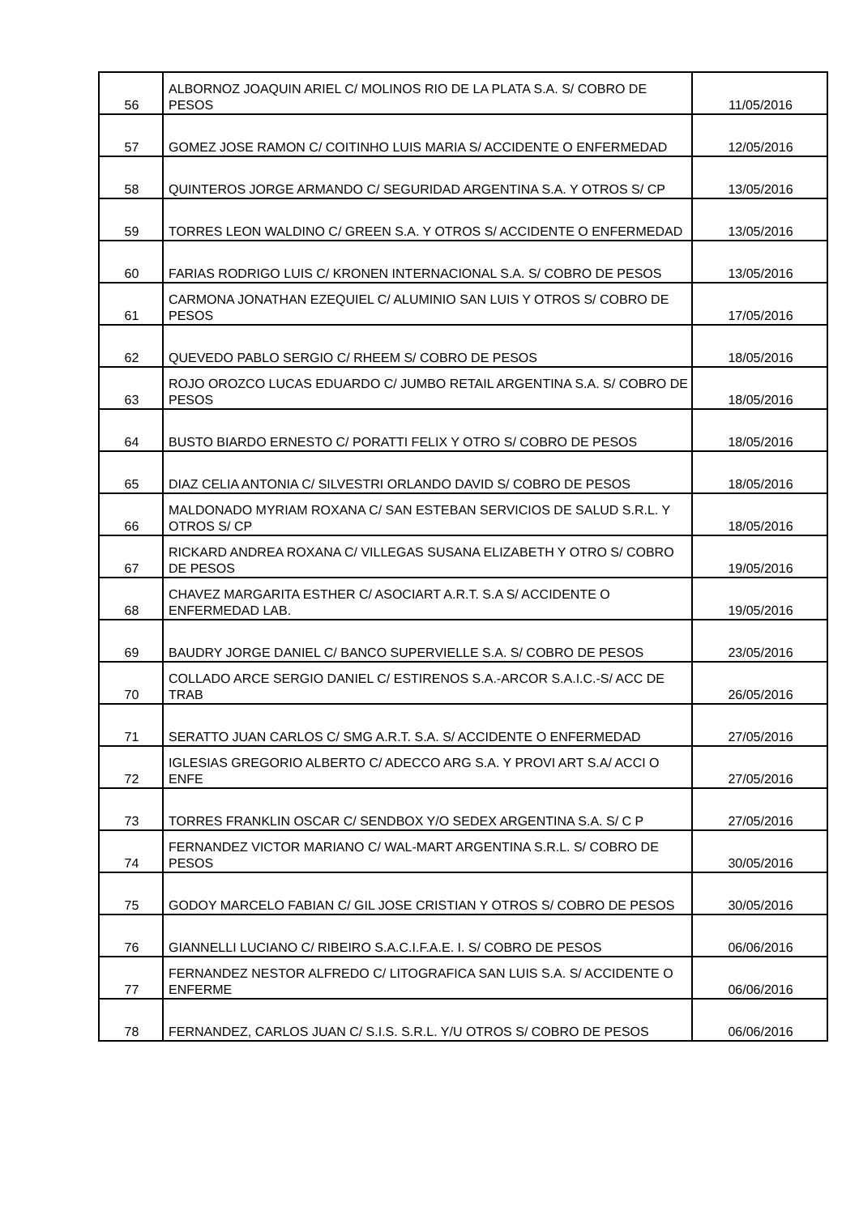| 56 | ALBORNOZ JOAQUIN ARIEL C/ MOLINOS RIO DE LA PLATA S.A. S/ COBRO DE PESOS | 11/05/2016 |
| 57 | GOMEZ JOSE RAMON C/ COITINHO LUIS MARIA S/ ACCIDENTE O ENFERMEDAD | 12/05/2016 |
| 58 | QUINTEROS JORGE ARMANDO C/ SEGURIDAD ARGENTINA S.A. Y OTROS S/ CP | 13/05/2016 |
| 59 | TORRES LEON WALDINO C/ GREEN S.A. Y OTROS S/ ACCIDENTE O ENFERMEDAD | 13/05/2016 |
| 60 | FARIAS RODRIGO LUIS C/ KRONEN INTERNACIONAL S.A. S/ COBRO DE PESOS | 13/05/2016 |
| 61 | CARMONA JONATHAN EZEQUIEL C/ ALUMINIO SAN LUIS Y OTROS S/ COBRO DE PESOS | 17/05/2016 |
| 62 | QUEVEDO PABLO SERGIO C/ RHEEM S/ COBRO DE PESOS | 18/05/2016 |
| 63 | ROJO OROZCO LUCAS EDUARDO C/ JUMBO RETAIL ARGENTINA S.A. S/ COBRO DE PESOS | 18/05/2016 |
| 64 | BUSTO BIARDO ERNESTO C/ PORATTI FELIX Y OTRO S/ COBRO DE PESOS | 18/05/2016 |
| 65 | DIAZ CELIA ANTONIA C/ SILVESTRI ORLANDO DAVID S/ COBRO DE PESOS | 18/05/2016 |
| 66 | MALDONADO MYRIAM ROXANA C/ SAN ESTEBAN SERVICIOS DE SALUD S.R.L. Y OTROS S/ CP | 18/05/2016 |
| 67 | RICKARD ANDREA ROXANA C/ VILLEGAS SUSANA ELIZABETH Y OTRO S/ COBRO DE PESOS | 19/05/2016 |
| 68 | CHAVEZ MARGARITA ESTHER C/ ASOCIART A.R.T. S.A S/ ACCIDENTE O ENFERMEDAD LAB. | 19/05/2016 |
| 69 | BAUDRY JORGE DANIEL C/ BANCO SUPERVIELLE S.A. S/ COBRO DE PESOS | 23/05/2016 |
| 70 | COLLADO ARCE SERGIO DANIEL C/ ESTIRENOS S.A.-ARCOR S.A.I.C.-S/ ACC DE TRAB | 26/05/2016 |
| 71 | SERATTO JUAN CARLOS C/ SMG A.R.T. S.A. S/ ACCIDENTE O ENFERMEDAD | 27/05/2016 |
| 72 | IGLESIAS GREGORIO ALBERTO C/ ADECCO ARG S.A. Y PROVI ART S.A/ ACCI O ENFE | 27/05/2016 |
| 73 | TORRES FRANKLIN OSCAR C/ SENDBOX Y/O SEDEX ARGENTINA S.A. S/ C P | 27/05/2016 |
| 74 | FERNANDEZ VICTOR MARIANO C/ WAL-MART ARGENTINA S.R.L. S/ COBRO DE PESOS | 30/05/2016 |
| 75 | GODOY MARCELO FABIAN C/ GIL JOSE CRISTIAN Y OTROS S/ COBRO DE PESOS | 30/05/2016 |
| 76 | GIANNELLI LUCIANO C/ RIBEIRO S.A.C.I.F.A.E. I. S/ COBRO DE PESOS | 06/06/2016 |
| 77 | FERNANDEZ NESTOR ALFREDO C/ LITOGRAFICA SAN LUIS S.A. S/ ACCIDENTE O ENFERME | 06/06/2016 |
| 78 | FERNANDEZ, CARLOS JUAN C/ S.I.S. S.R.L. Y/U OTROS S/ COBRO DE PESOS | 06/06/2016 |